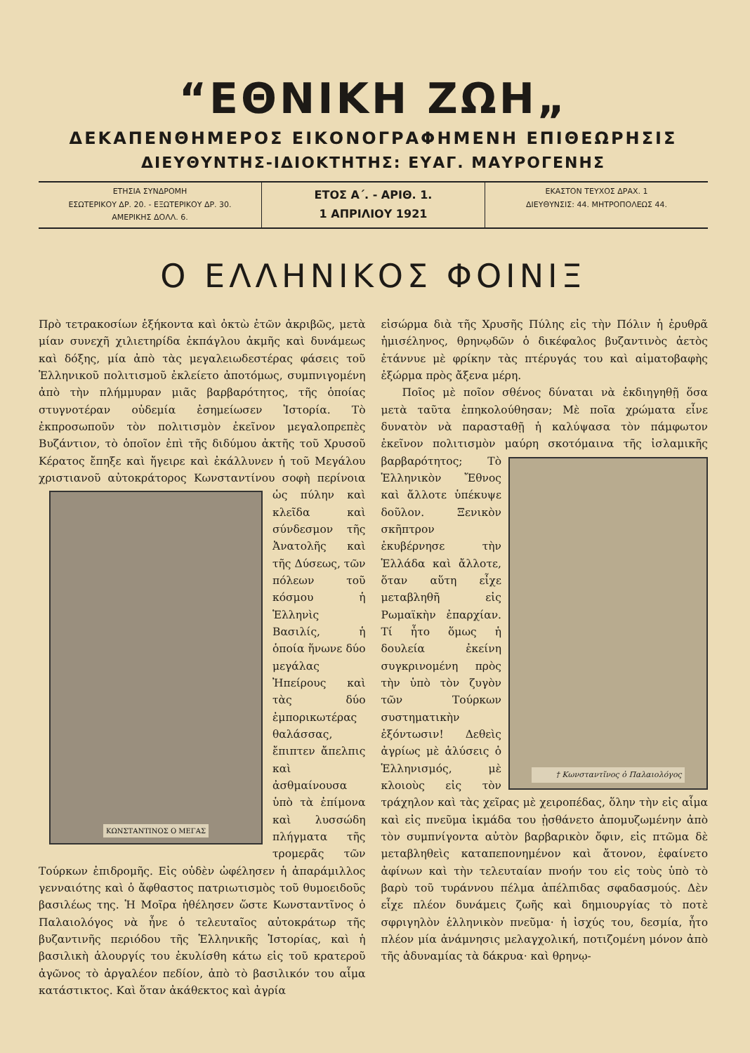“ΕΘΝΙΚΗ ΖΩΗ„
ΔΕΚΑΠΕΝΘΗΜΕΡΟΣ ΕΙΚΟΝΟΓΡΑΦΗΜΕΝΗ ΕΠΙΘΕΩΡΗΣΙΣ
ΔΙΕΥΘΥΝΤΗΣ-ΙΔΙΟΚΤΗΤΗΣ: ΕΥΑΓ. ΜΑΥΡΟΓΕΝΗΣ
ΕΤΗΣΙΑ ΣΥΝΔΡΟΜΗ
ΕΣΩΤΕΡΙΚΟΥ ΔΡ. 20. - ΕΞΩΤΕΡΙΚΟΥ ΔΡ. 30.
ΑΜΕΡΙΚΗΣ ΔΟΛΛ. 6.
ΕΤΟΣ Α΄. - ΑΡΙΘ. 1.
1 ΑΠΡΙΛΙΟΥ 1921
ΕΚΑΣΤΟΝ ΤΕΥΧΟΣ ΔΡΑΧ. 1
ΔΙΕΥΘΥΝΣΙΣ: 44. ΜΗΤΡΟΠΟΛΕΩΣ 44.
Ο ΕΛΛΗΝΙΚΟΣ ΦΟΙΝΙΞ
Πρὸ τετρακοσίων ἑξήκοντα καὶ ὀκτὼ ἐτῶν ἀκριβῶς, μετὰ μίαν συνεχῆ χιλιετηρίδα ἐκπάγλου ἀκμῆς καὶ δυνάμεως καὶ δόξης, μία ἀπὸ τὰς μεγαλειωδεστέρας φάσεις τοῦ Ἑλληνικοῦ πολιτισμοῦ ἐκλείετο ἀποτόμως, συμπνιγομένη ἀπὸ τὴν πλήμμυραν μιᾶς βαρβαρότητος, τῆς ὁποίας στυγνοτέραν οὐδεμία ἐσημείωσεν Ἱστορία. Τὸ ἐκπροσωποῦν τὸν πολιτισμὸν ἐκεῖνον μεγαλοπρεπὲς Βυζάντιον, τὸ ὁποῖον ἐπὶ τῆς διδύμου ἀκτῆς τοῦ Χρυσοῦ Κέρατος ἔπηξε καὶ ἤγειρε καὶ ἐκάλλυνεν ἡ τοῦ Μεγάλου χριστιανοῦ αὐτοκράτορος Κωνσταντίνου σοφὴ περίνοια ὡς πύλην καὶ
ΚΩΝΣΤΑΝΤΙΝΟΣ Ο ΜΕΓΑΣ
κλεῖδα καὶ σύνδεσμον τῆς Ἀνατολῆς καὶ τῆς Δύσεως, τῶν πόλεων τοῦ κόσμου ἡ Ἑλληνὶς Βασιλίς, ἡ ὁποία ἥνωνε δύο μεγάλας Ἠπείρους καὶ τὰς δύο ἐμπορικωτέρας θαλάσσας, ἔπιπτεν ἄπελπις καὶ ἀσθμαίνουσα ὑπὸ τὰ ἐπίμονα καὶ λυσσώδη πλήγματα τῆς τρομερᾶς τῶν Τούρκων ἐπιδρομῆς. Εἰς οὐδὲν ὠφέλησεν ἡ ἀπαράμιλλος γενναιότης καὶ ὁ ἄφθαστος πατριωτισμὸς τοῦ θυμοειδοῦς βασιλέως της. Ἡ Μοῖρα ἠθέλησεν ὥστε Κωνσταντῖνος ὁ Παλαιολόγος νὰ ἦνε ὁ τελευταῖος αὐτοκράτωρ τῆς βυζαντινῆς περιόδου τῆς Ἑλληνικῆς Ἱστορίας, καὶ ἡ βασιλικὴ ἁλουργίς του ἐκυλίσθη κάτω εἰς τοῦ κρατεροῦ ἀγῶνος τὸ ἀργαλέον πεδίον, ἀπὸ τὸ βασιλικόν του αἷμα κατάστικτος. Καὶ ὅταν ἀκάθεκτος καὶ ἀγρία
εἰσώρμα διὰ τῆς Χρυσῆς Πύλης εἰς τὴν Πόλιν ἡ ἐρυθρᾶ ἡμισέληνος, θρηνῳδῶν ὁ δικέφαλος βυζαντινὸς ἀετὸς ἐτάννυε μὲ φρίκην τὰς πτέρυγάς του καὶ αἱματοβαφὴς ἐξώρμα πρὸς ἄξενα μέρη.
Ποῖος μὲ ποῖον σθένος δύναται νὰ ἐκδιηγηθῇ ὅσα μετὰ ταῦτα ἐπηκολούθησαν; Μὲ ποῖα χρώματα εἶνε δυνατὸν νὰ παρασταθῇ ἡ καλύψασα τὸν πάμφωτον ἐκεῖνον πολιτισμὸν μαύ
† Κωνσταντῖνος ὁ Παλαιολόγος
ρη σκοτόμαινα τῆς ἰσλαμικῆς βαρβαρότητος; Τὸ Ἑλληνικὸν Ἔθνος καὶ ἄλλοτε ὑπέκυψε δοῦλον. Ξενικὸν σκῆπτρον ἐκυβέρνησε τὴν Ἑλλάδα καὶ ἄλλοτε, ὅταν αὕτη εἶχε μεταβληθῆ εἰς Ρωμαϊκὴν ἐπαρχίαν. Τί ἦτο ὅμως ἡ δουλεία ἐκείνη συγκρινομένη πρὸς τὴν ὑπὸ τὸν ζυγὸν τῶν Τούρκων συστηματικὴν ἐξόντωσιν! Δεθεὶς ἀγρίως μὲ ἁλύσεις ὁ Ἑλληνισμός, μὲ κλοιοὺς εἰς τὸν τράχηλον καὶ τὰς χεῖρας μὲ χειροπέδας, ὅλην τὴν εἰς αἷμα καὶ εἰς πνεῦμα ἰκμάδα του ᾐσθάνετο ἀπομυζωμένην ἀπὸ τὸν συμπνίγοντα αὐτὸν βαρβαρικὸν ὄφιν, εἰς πτῶμα δὲ μεταβληθεὶς καταπεπονημένον καὶ ἄτονον, ἐφαίνετο ἀφίνων καὶ τὴν τελευταίαν πνοήν του εἰς τοὺς ὑπὸ τὸ βαρὺ τοῦ τυράννου πέλμα ἀπέλπιδας σφαδασμούς. Δὲν εἶχε πλέον δυνάμεις ζωῆς καὶ δημιουργίας τὸ ποτὲ σφριγηλὸν ἑλληνικὸν πνεῦμα· ἡ ἰσχύς του, δεσμία, ἦτο πλέον μία ἀνάμνησις μελαγχολική, ποτιζομένη μόνον ἀπὸ τῆς ἀδυναμίας τὰ δάκρυα· καὶ θρηνῳ-